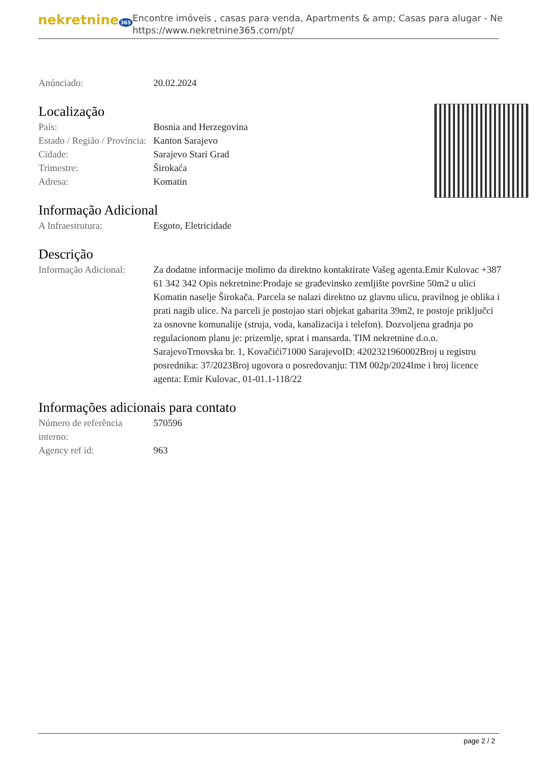nekretnine 365
Encontre imóveis , casas para venda, Apartments & amp; Casas para alugar - Ne
https://www.nekretnine365.com/pt/
Anúnciado: 20.02.2024
Localização
País: Bosnia and Herzegovina
Estado / Região / Província:
Kanton Sarajevo
Cidade: Sarajevo Stari Grad
Trimestre: Širokaća
Adresa: Komatin
Informação Adicional
A Infraestrutura: Esgoto, Eletricidade
Descrição
Informação Adicional:
Za dodatne informacije molimo da direktno kontaktirate Vašeg agenta.Emir Kulovac +387 61 342 342 Opis nekretnine:Prodaje se građevinsko zemljište površine 50m2 u ulici Komatin naselje Širokača. Parcela se nalazi direktno uz glavnu ulicu, pravilnog je oblika i prati nagib ulice. Na parceli je postojao stari objekat gabarita 39m2, te postoje priključci za osnovne komunalije (struja, voda, kanalizacija i telefon). Dozvoljena gradnja po regulacionom planu je: prizemlje, sprat i mansarda. TIM nekretnine d.o.o. SarajevoTrnovska br. 1, Kovačići71000 SarajevoID: 4202321960002Broj u registru posrednika: 37/2023Broj ugovora o posredovanju: TIM 002p/2024Ime i broj licence agenta: Emir Kulovac, 01-01.1-118/22
Informações adicionais para contato
Número de referência interno:
570596
Agency ref id: 963
page 2 / 2